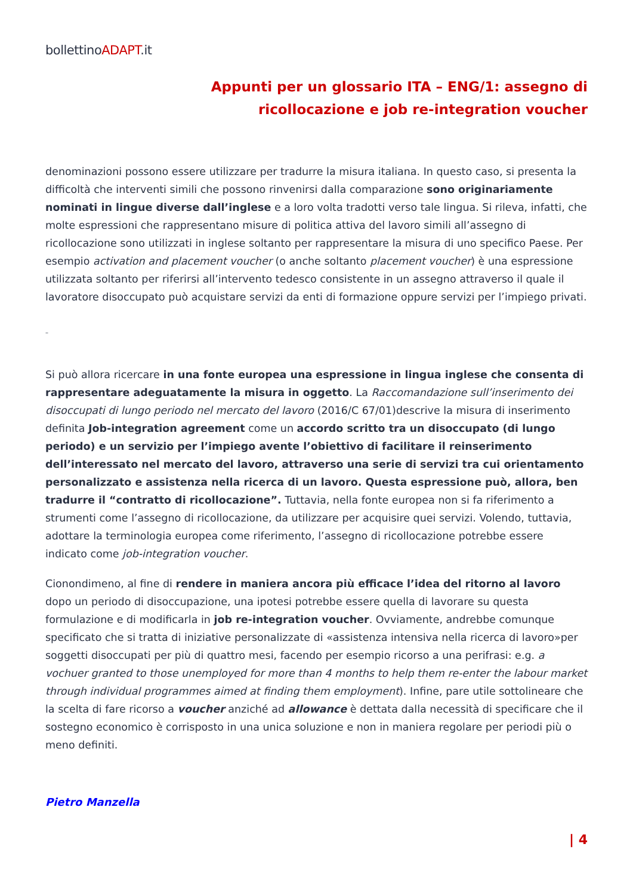bollettinoADAPT.it
Appunti per un glossario ITA – ENG/1: assegno di
ricollocazione e job re-integration voucher
denominazioni possono essere utilizzare per tradurre la misura italiana. In questo caso, si presenta la difficoltà che interventi simili che possono rinvenirsi dalla comparazione sono originariamente nominati in lingue diverse dall’inglese e a loro volta tradotti verso tale lingua. Si rileva, infatti, che molte espressioni che rappresentano misure di politica attiva del lavoro simili all’assegno di ricollocazione sono utilizzati in inglese soltanto per rappresentare la misura di uno specifico Paese. Per esempio activation and placement voucher (o anche soltanto placement voucher) è una espressione utilizzata soltanto per riferirsi all’intervento tedesco consistente in un assegno attraverso il quale il lavoratore disoccupato può acquistare servizi da enti di formazione oppure servizi per l’impiego privati.
–
Si può allora ricercare in una fonte europea una espressione in lingua inglese che consenta di rappresentare adeguatamente la misura in oggetto. La Raccomandazione sull’inserimento dei disoccupati di lungo periodo nel mercato del lavoro (2016/C 67/01)descrive la misura di inserimento definita Job-integration agreement come un accordo scritto tra un disoccupato (di lungo periodo) e un servizio per l’impiego avente l’obiettivo di facilitare il reinserimento dell’interessato nel mercato del lavoro, attraverso una serie di servizi tra cui orientamento personalizzato e assistenza nella ricerca di un lavoro. Questa espressione può, allora, ben tradurre il “contratto di ricollocazione”. Tuttavia, nella fonte europea non si fa riferimento a strumenti come l’assegno di ricollocazione, da utilizzare per acquisire quei servizi. Volendo, tuttavia, adottare la terminologia europea come riferimento, l’assegno di ricollocazione potrebbe essere indicato come job-integration voucher.
Cionondimeno, al fine di rendere in maniera ancora più efficace l’idea del ritorno al lavoro dopo un periodo di disoccupazione, una ipotesi potrebbe essere quella di lavorare su questa formulazione e di modificarla in job re-integration voucher. Ovviamente, andrebbe comunque specificato che si tratta di iniziative personalizzate di «assistenza intensiva nella ricerca di lavoro»per soggetti disoccupati per più di quattro mesi, facendo per esempio ricorso a una perifrasi: e.g. a vochuer granted to those unemployed for more than 4 months to help them re-enter the labour market through individual programmes aimed at finding them employment). Infine, pare utile sottolineare che la scelta di fare ricorso a voucher anziché ad allowance è dettata dalla necessità di specificare che il sostegno economico è corrisposto in una unica soluzione e non in maniera regolare per periodi più o meno definiti.
Pietro Manzella
| 4